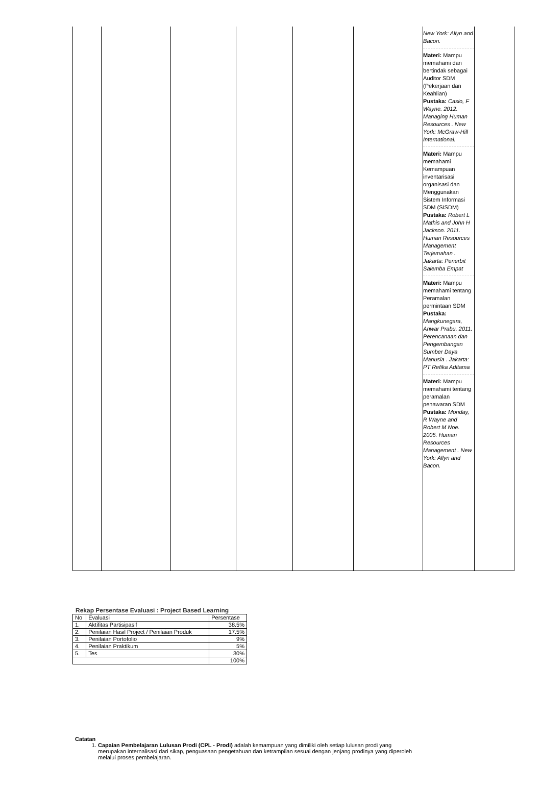| | | | | | | New York: Allyn and Bacon. Materi: Mampu memahami dan bertindak sebagai Auditor SDM (Pekerjaan dan Keahlian) Pustaka: Casio, F Wayne. 2012. Managing Human Resources . New York: McGraw-Hill International. Materi: Mampu memahami Kemampuan inventarisasi organisasi dan Menggunakan Sistem Informasi SDM (SISDM) Pustaka: Robert L Mathis and John H Jackson. 2011. Human Resources Management Terjemahan . Jakarta: Penerbit Salemba Empat Materi: Mampu memahami tentang Peramalan permintaan SDM Pustaka: Mangkunegara, Anwar Prabu. 2011. Perencanaan dan Pengembangan Sumber Daya Manusia . Jakarta: PT Refika Aditama Materi: Mampu memahami tentang peramalan penawaran SDM Pustaka: Monday, R Wayne and Robert M Noe. 2005. Human Resources Management . New York: Allyn and Bacon. | |
Rekap Persentase Evaluasi : Project Based Learning
| No | Evaluasi | Persentase |
| --- | --- | --- |
| 1. | Aktifitas Partisipasif | 38.5% |
| 2. | Penilaian Hasil Project / Penilaian Produk | 17.5% |
| 3. | Penilaian Portofolio | 9% |
| 4. | Penilaian Praktikum | 5% |
| 5. | Tes | 30% |
| | | 100% |
Catatan
1. Capaian Pembelajaran Lulusan Prodi (CPL - Prodi) adalah kemampuan yang dimiliki oleh setiap lulusan prodi yang merupakan internalisasi dari sikap, penguasaan pengetahuan dan ketrampilan sesuai dengan jenjang prodinya yang diperoleh melalui proses pembelajaran.